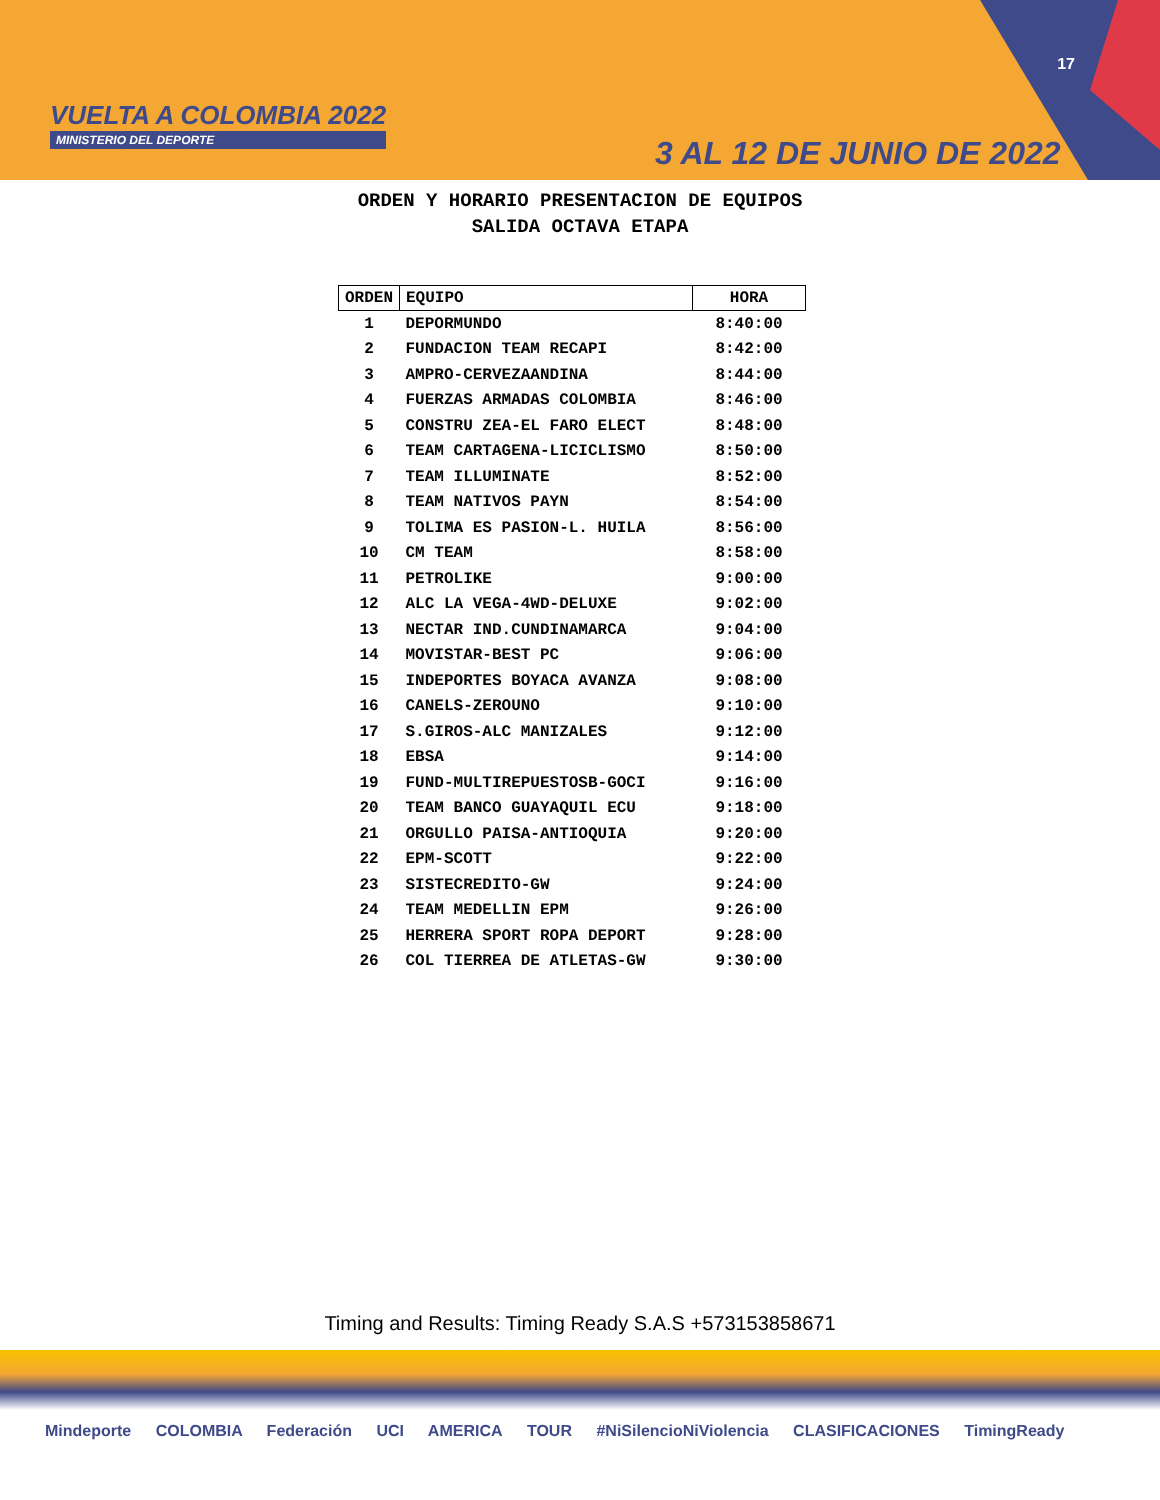VUELTA A COLOMBIA 2022
MINISTERIO DEL DEPORTE
17
3 AL 12 DE JUNIO DE 2022
ORDEN Y HORARIO PRESENTACION DE EQUIPOS
SALIDA OCTAVA ETAPA
| ORDEN | EQUIPO | HORA |
| --- | --- | --- |
| 1 | DEPORMUNDO | 8:40:00 |
| 2 | FUNDACION TEAM RECAPI | 8:42:00 |
| 3 | AMPRO-CERVEZAANDINA | 8:44:00 |
| 4 | FUERZAS ARMADAS COLOMBIA | 8:46:00 |
| 5 | CONSTRU ZEA-EL FARO ELECT | 8:48:00 |
| 6 | TEAM CARTAGENA-LICICLISMO | 8:50:00 |
| 7 | TEAM ILLUMINATE | 8:52:00 |
| 8 | TEAM NATIVOS PAYN | 8:54:00 |
| 9 | TOLIMA ES PASION-L. HUILA | 8:56:00 |
| 10 | CM TEAM | 8:58:00 |
| 11 | PETROLIKE | 9:00:00 |
| 12 | ALC LA VEGA-4WD-DELUXE | 9:02:00 |
| 13 | NECTAR IND.CUNDINAMARCA | 9:04:00 |
| 14 | MOVISTAR-BEST PC | 9:06:00 |
| 15 | INDEPORTES BOYACA AVANZA | 9:08:00 |
| 16 | CANELS-ZEROUNO | 9:10:00 |
| 17 | S.GIROS-ALC MANIZALES | 9:12:00 |
| 18 | EBSA | 9:14:00 |
| 19 | FUND-MULTIREPUESTOSB-GOCI | 9:16:00 |
| 20 | TEAM BANCO GUAYAQUIL ECU | 9:18:00 |
| 21 | ORGULLO PAISA-ANTIOQUIA | 9:20:00 |
| 22 | EPM-SCOTT | 9:22:00 |
| 23 | SISTECREDITO-GW | 9:24:00 |
| 24 | TEAM MEDELLIN EPM | 9:26:00 |
| 25 | HERRERA SPORT ROPA DEPORT | 9:28:00 |
| 26 | COL TIERREA DE ATLETAS-GW | 9:30:00 |
Timing and Results: Timing Ready S.A.S +573153858671
Mindeporte COLOMBIA Federación UCI AMERICA TOUR #NiSilencioNiViolencia CLASIFICACIONES TimingReady